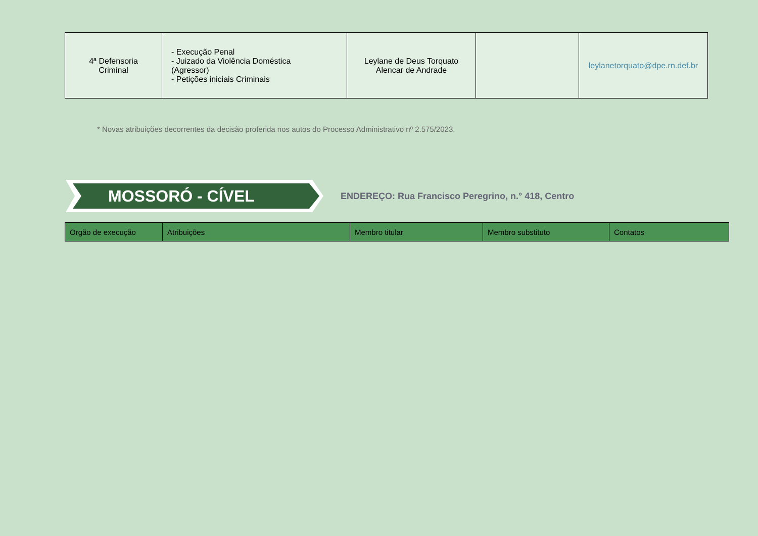| 4ª Defensoria Criminal | - Execução Penal - Juizado da Violência Doméstica (Agressor) - Petições iniciais Criminais | Leylane de Deus Torquato Alencar de Andrade | | leylanetorquato@dpe.rn.def.br |
* Novas atribuições decorrentes da decisão proferida nos autos do Processo Administrativo nº 2.575/2023.
MOSSORÓ - CÍVEL
ENDEREÇO: Rua Francisco Peregrino, n.° 418, Centro
| Orgão de execução | Atribuições | Membro titular | Membro substituto | Contatos |